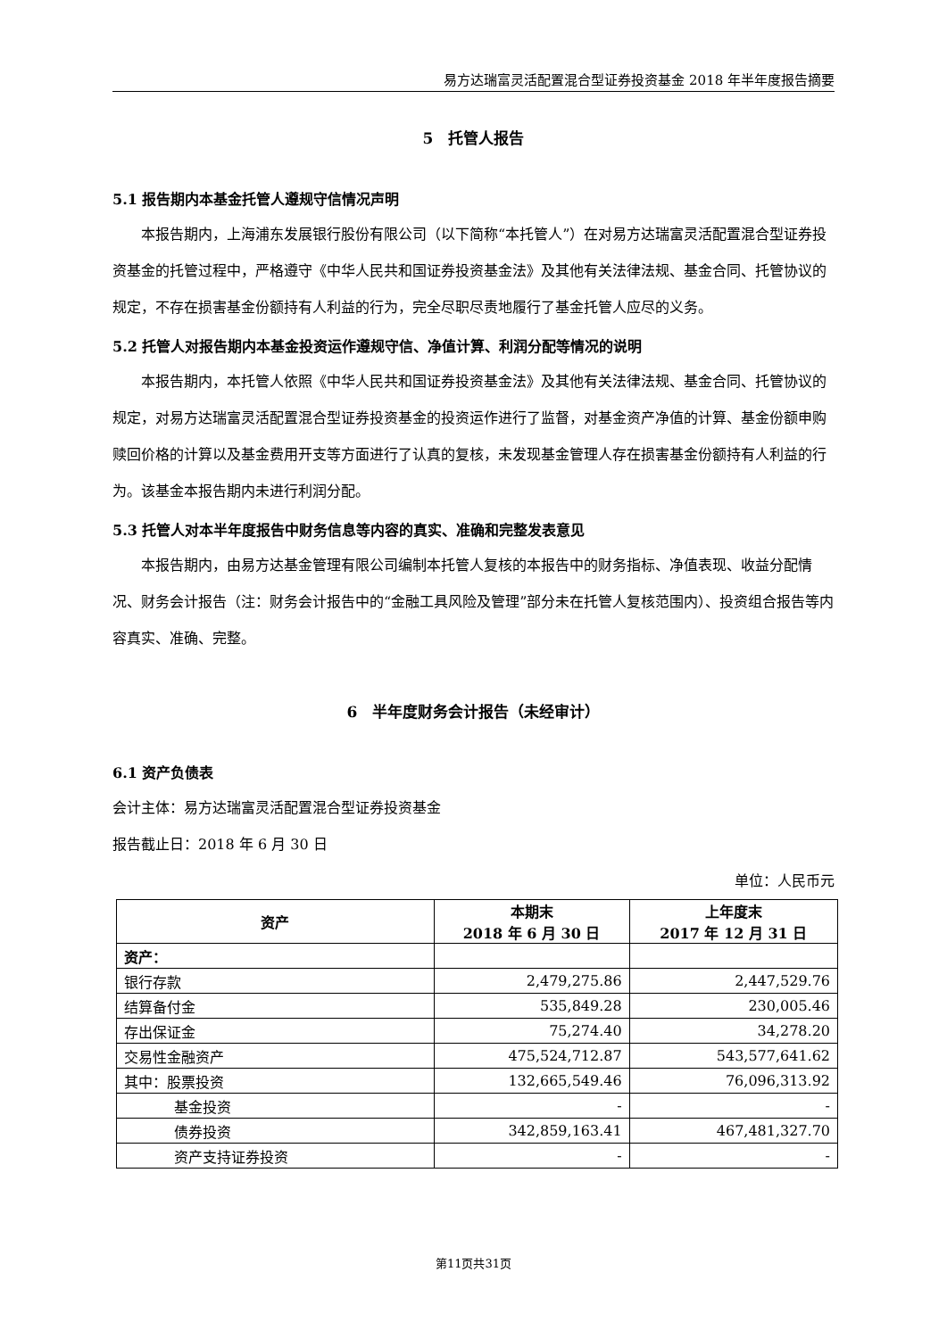易方达瑞富灵活配置混合型证券投资基金 2018 年半年度报告摘要
5　托管人报告
5.1 报告期内本基金托管人遵规守信情况声明
本报告期内，上海浦东发展银行股份有限公司（以下简称“本托管人”）在对易方达瑞富灵活配置混合型证券投资基金的托管过程中，严格遵守《中华人民共和国证券投资基金法》及其他有关法律法规、基金合同、托管协议的规定，不存在损害基金份额持有人利益的行为，完全尽职尽责地履行了基金托管人应尽的义务。
5.2 托管人对报告期内本基金投资运作遵规守信、净值计算、利润分配等情况的说明
本报告期内，本托管人依照《中华人民共和国证券投资基金法》及其他有关法律法规、基金合同、托管协议的规定，对易方达瑞富灵活配置混合型证券投资基金的投资运作进行了监督，对基金资产净值的计算、基金份额申购赎回价格的计算以及基金费用开支等方面进行了认真的复核，未发现基金管理人存在损害基金份额持有人利益的行为。该基金本报告期内未进行利润分配。
5.3 托管人对本半年度报告中财务信息等内容的真实、准确和完整发表意见
本报告期内，由易方达基金管理有限公司编制本托管人复核的本报告中的财务指标、净值表现、收益分配情况、财务会计报告（注：财务会计报告中的“金融工具风险及管理”部分未在托管人复核范围内）、投资组合报告等内容真实、准确、完整。
6　半年度财务会计报告（未经审计）
6.1 资产负债表
会计主体：易方达瑞富灵活配置混合型证券投资基金
报告截止日：2018 年 6 月 30 日
单位：人民币元
| 资产 | 本期末 2018 年 6 月 30 日 | 上年度末 2017 年 12 月 31 日 |
| --- | --- | --- |
| 资产： | | |
| 银行存款 | 2,479,275.86 | 2,447,529.76 |
| 结算备付金 | 535,849.28 | 230,005.46 |
| 存出保证金 | 75,274.40 | 34,278.20 |
| 交易性金融资产 | 475,524,712.87 | 543,577,641.62 |
| 其中：股票投资 | 132,665,549.46 | 76,096,313.92 |
| 基金投资 | - | - |
| 债券投资 | 342,859,163.41 | 467,481,327.70 |
| 资产支持证券投资 | - | - |
第11页共31页